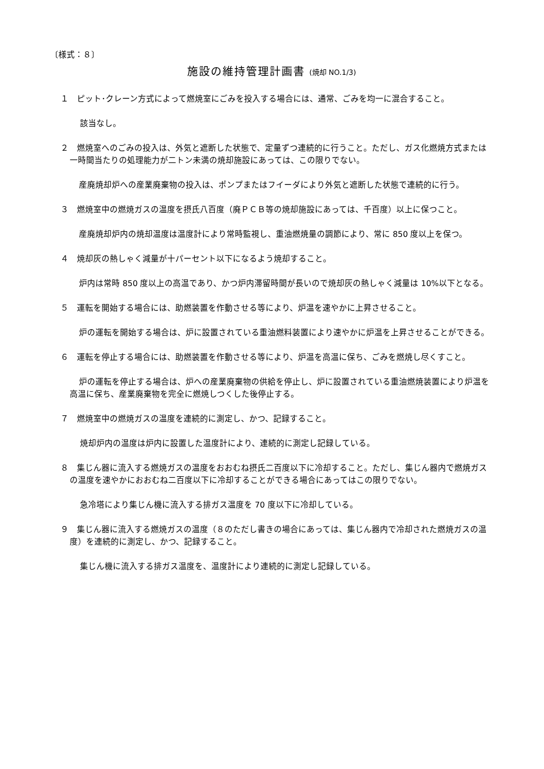〔様式：８〕
施設の維持管理計画書 (焼却 NO.1/3)
１　ピット･クレーン方式によって燃焼室にごみを投入する場合には、通常、ごみを均一に混合すること。
該当なし。
２　燃焼室へのごみの投入は、外気と遮断した状態で、定量ずつ連続的に行うこと。ただし、ガス化燃焼方式または一時間当たりの処理能力が二トン未満の焼却施設にあっては、この限りでない。
産廃焼却炉への産業廃棄物の投入は、ポンプまたはフイーダにより外気と遮断した状態で連続的に行う。
３　燃焼室中の燃焼ガスの温度を摂氏八百度（廃ＰＣＢ等の焼却施設にあっては、千百度）以上に保つこと。
産廃焼却炉内の焼却温度は温度計により常時監視し、重油燃焼量の調節により、常に 850 度以上を保つ。
４　焼却灰の熱しゃく減量が十パーセント以下になるよう焼却すること。
炉内は常時 850 度以上の高温であり、かつ炉内滞留時間が長いので焼却灰の熱しゃく減量は 10%以下となる。
５　運転を開始する場合には、助燃装置を作動させる等により、炉温を速やかに上昇させること。
炉の運転を開始する場合は、炉に設置されている重油燃料装置により速やかに炉温を上昇させることができる。
６　運転を停止する場合には、助燃装置を作動させる等により、炉温を高温に保ち、ごみを燃焼し尽くすこと。
炉の運転を停止する場合は、炉への産業廃棄物の供給を停止し、炉に設置されている重油燃焼装置により炉温を高温に保ち、産業廃棄物を完全に燃焼しつくした後停止する。
７　燃焼室中の燃焼ガスの温度を連続的に測定し、かつ、記録すること。
焼却炉内の温度は炉内に設置した温度計により、連続的に測定し記録している。
８　集じん器に流入する燃焼ガスの温度をおおむね摂氏二百度以下に冷却すること。ただし、集じん器内で燃焼ガスの温度を速やかにおおむね二百度以下に冷却することができる場合にあってはこの限りでない。
急冷塔により集じん機に流入する排ガス温度を 70 度以下に冷却している。
９　集じん器に流入する燃焼ガスの温度（８のただし書きの場合にあっては、集じん器内で冷却された燃焼ガスの温度）を連続的に測定し、かつ、記録すること。
集じん機に流入する排ガス温度を、温度計により連続的に測定し記録している。